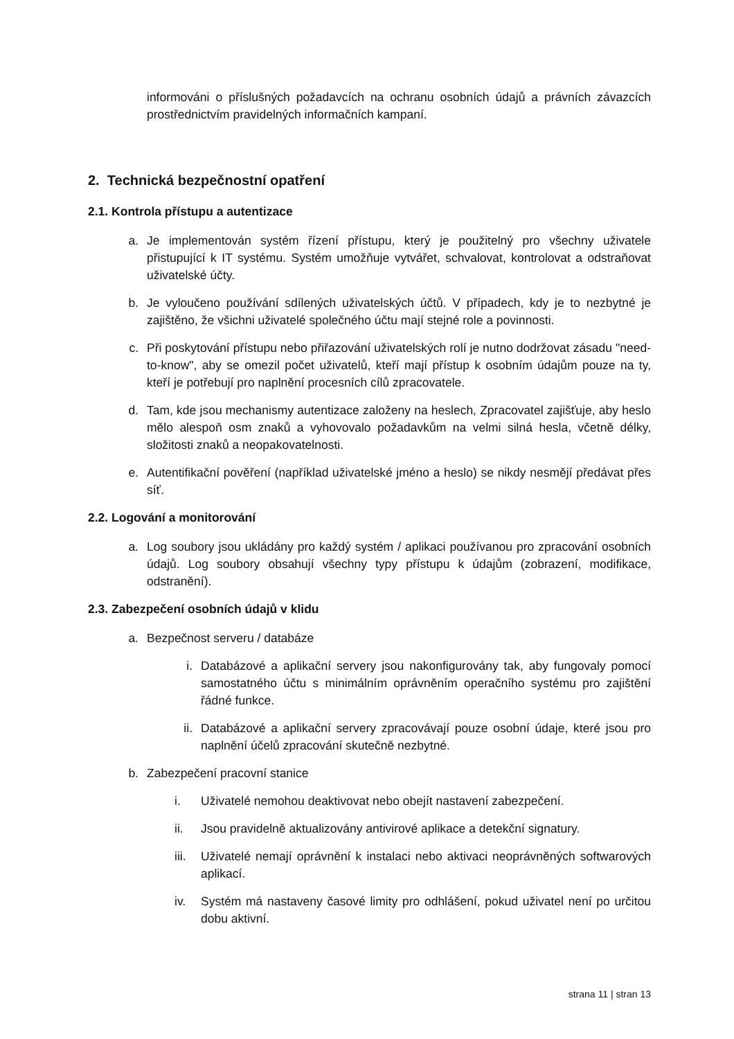informováni o příslušných požadavcích na ochranu osobních údajů a právních závazcích prostřednictvím pravidelných informačních kampaní.
2. Technická bezpečnostní opatření
2.1. Kontrola přístupu a autentizace
a. Je implementován systém řízení přístupu, který je použitelný pro všechny uživatele přistupující k IT systému. Systém umožňuje vytvářet, schvalovat, kontrolovat a odstraňovat uživatelské účty.
b. Je vyloučeno používání sdílených uživatelských účtů. V případech, kdy je to nezbytné je zajištěno, že všichni uživatelé společného účtu mají stejné role a povinnosti.
c. Při poskytování přístupu nebo přiřazování uživatelských rolí je nutno dodržovat zásadu "need-to-know", aby se omezil počet uživatelů, kteří mají přístup k osobním údajům pouze na ty, kteří je potřebují pro naplnění procesních cílů zpracovatele.
d. Tam, kde jsou mechanismy autentizace založeny na heslech, Zpracovatel zajišťuje, aby heslo mělo alespoň osm znaků a vyhovovalo požadavkům na velmi silná hesla, včetně délky, složitosti znaků a neopakovatelnosti.
e. Autentifikační pověření (například uživatelské jméno a heslo) se nikdy nesmějí předávat přes síť.
2.2. Logování a monitorování
a. Log soubory jsou ukládány pro každý systém / aplikaci používanou pro zpracování osobních údajů. Log soubory obsahují všechny typy přístupu k údajům (zobrazení, modifikace, odstranění).
2.3. Zabezpečení osobních údajů v klidu
a. Bezpečnost serveru / databáze
i. Databázové a aplikační servery jsou nakonfigurovány tak, aby fungovaly pomocí samostatného účtu s minimálním oprávněním operačního systému pro zajištění řádné funkce.
ii. Databázové a aplikační servery zpracovávají pouze osobní údaje, které jsou pro naplnění účelů zpracování skutečně nezbytné.
b. Zabezpečení pracovní stanice
i. Uživatelé nemohou deaktivovat nebo obejít nastavení zabezpečení.
ii. Jsou pravidelně aktualizovány antivirové aplikace a detekční signatury.
iii. Uživatelé nemají oprávnění k instalaci nebo aktivaci neoprávněných softwarových aplikací.
iv. Systém má nastaveny časové limity pro odhlášení, pokud uživatel není po určitou dobu aktivní.
strana 11 | stran 13